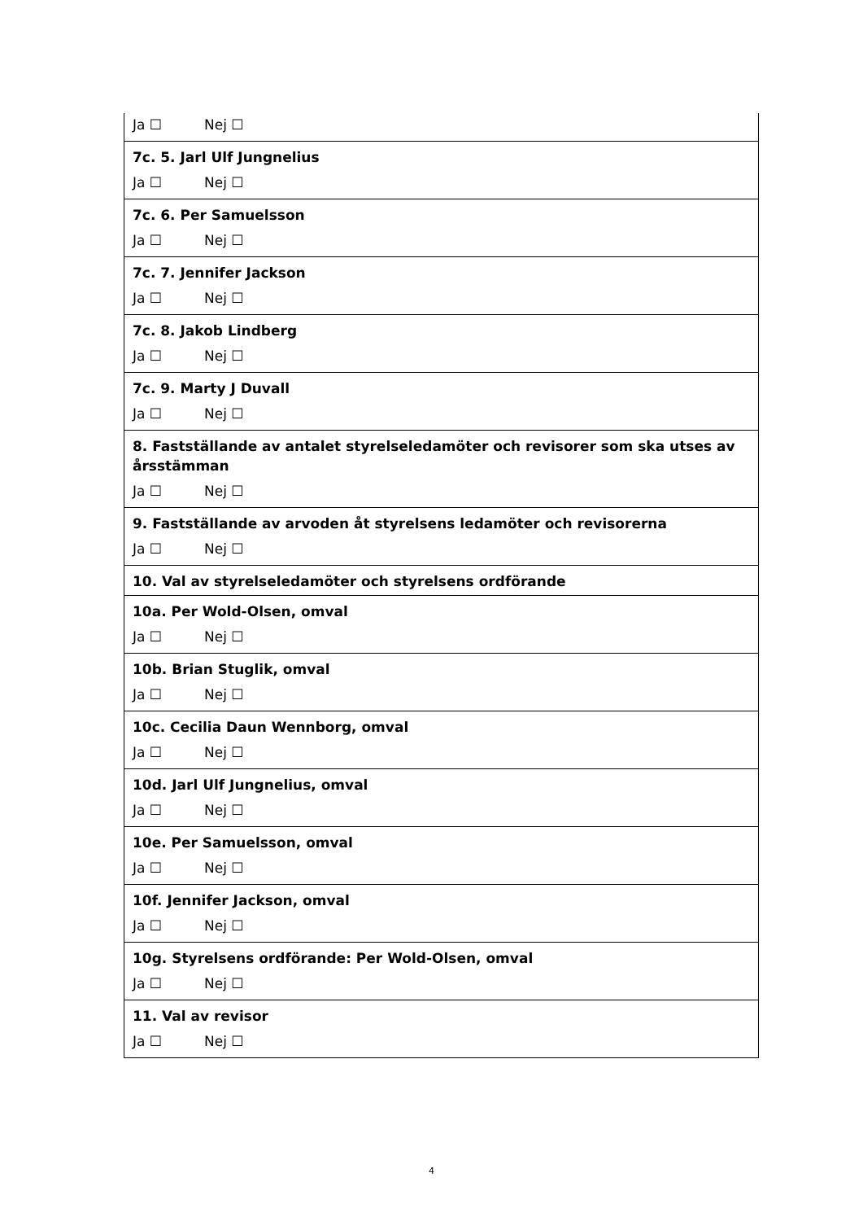| Ja ☐ Nej ☐ |
| 7c. 5. Jarl Ulf Jungnelius |
| Ja ☐ Nej ☐ |
| 7c. 6. Per Samuelsson |
| Ja ☐ Nej ☐ |
| 7c. 7. Jennifer Jackson |
| Ja ☐ Nej ☐ |
| 7c. 8. Jakob Lindberg |
| Ja ☐ Nej ☐ |
| 7c. 9. Marty J Duvall |
| Ja ☐ Nej ☐ |
| 8. Fastställande av antalet styrelseledamöter och revisorer som ska utses av årsstämman |
| Ja ☐ Nej ☐ |
| 9. Fastställande av arvoden åt styrelsens ledamöter och revisorerna |
| Ja ☐ Nej ☐ |
| 10. Val av styrelseledamöter och styrelsens ordförande |
| 10a. Per Wold-Olsen, omval |
| Ja ☐ Nej ☐ |
| 10b. Brian Stuglik, omval |
| Ja ☐ Nej ☐ |
| 10c. Cecilia Daun Wennborg, omval |
| Ja ☐ Nej ☐ |
| 10d. Jarl Ulf Jungnelius, omval |
| Ja ☐ Nej ☐ |
| 10e. Per Samuelsson, omval |
| Ja ☐ Nej ☐ |
| 10f. Jennifer Jackson, omval |
| Ja ☐ Nej ☐ |
| 10g. Styrelsens ordförande: Per Wold-Olsen, omval |
| Ja ☐ Nej ☐ |
| 11. Val av revisor |
| Ja ☐ Nej ☐ |
4